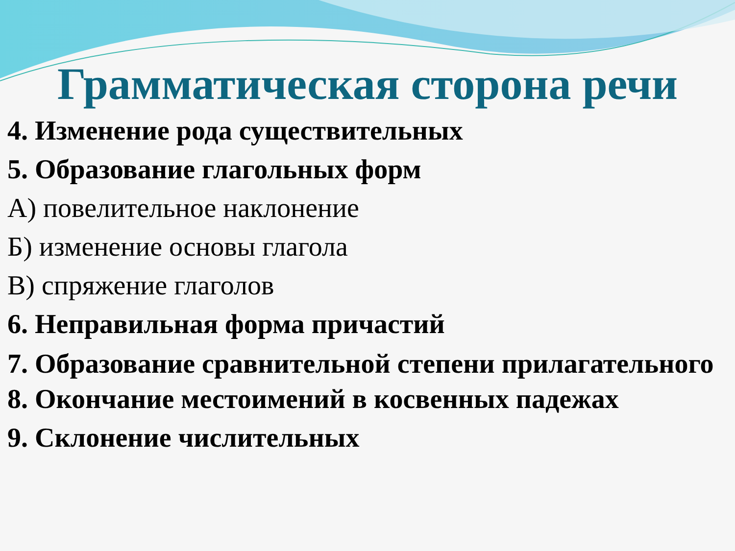Грамматическая сторона речи
4. Изменение рода существительных
5. Образование глагольных форм
А) повелительное наклонение
Б) изменение основы глагола
В) спряжение глаголов
6. Неправильная форма причастий
7. Образование сравнительной степени прилагательного
8. Окончание местоимений в косвенных падежах
9. Склонение числительных